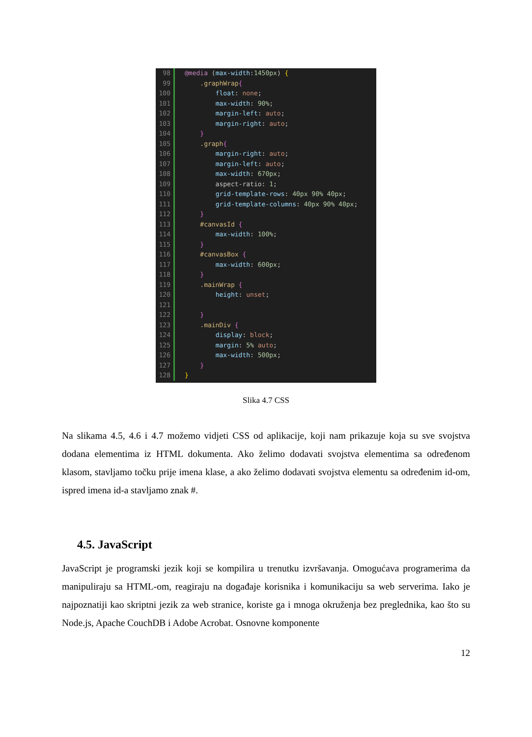98 @media (max-width:1450px) {
99 .graphWrap{
100 float: none;
101 max-width: 90%;
102 margin-left: auto;
103 margin-right: auto;
104 }
105 .graph{
106 margin-right: auto;
107 margin-left: auto;
108 max-width: 670px;
109 aspect-ratio: 1;
110 grid-template-rows: 40px 90% 40px;
111 grid-template-columns: 40px 90% 40px;
112 }
113 #canvasId {
114 max-width: 100%;
115 }
116 #canvasBox {
117 max-width: 600px;
118 }
119 .mainWrap {
120 height: unset;
121
122 }
123 .mainDiv {
124 display: block;
125 margin: 5% auto;
126 max-width: 500px;
127 }
128 }
Slika 4.7 CSS
Na slikama 4.5, 4.6 i 4.7 možemo vidjeti CSS od aplikacije, koji nam prikazuje koja su sve svojstva dodana elementima iz HTML dokumenta. Ako želimo dodavati svojstva elementima sa određenom klasom, stavljamo točku prije imena klase, a ako želimo dodavati svojstva elementu sa određenim id-om, ispred imena id-a stavljamo znak #.
4.5. JavaScript
JavaScript je programski jezik koji se kompilira u trenutku izvršavanja. Omogućava programerima da manipuliraju sa HTML-om, reagiraju na događaje korisnika i komunikaciju sa web serverima. Iako je najpoznatiji kao skriptni jezik za web stranice, koriste ga i mnoga okruženja bez preglednika, kao što su Node.js, Apache CouchDB i Adobe Acrobat. Osnovne komponente
12